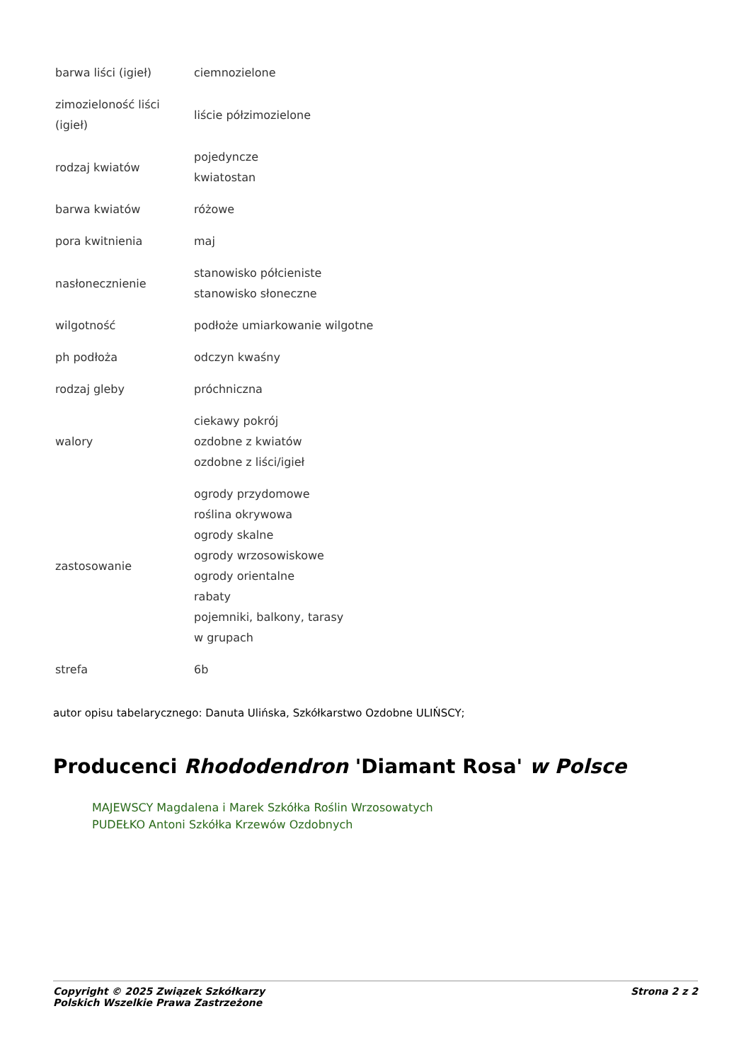| barwa liści (igieł) | ciemnozielone |
| zimozieloność liści (igieł) | liście półzimozielone |
| rodzaj kwiatów | pojedyncze kwiatostan |
| barwa kwiatów | różowe |
| pora kwitnienia | maj |
| nasłonecznienie | stanowisko półcieniste stanowisko słoneczne |
| wilgotność | podłoże umiarkowanie wilgotne |
| ph podłoża | odczyn kwaśny |
| rodzaj gleby | próchniczna |
| walory | ciekawy pokrój ozdobne z kwiatów ozdobne z liści/igieł |
| zastosowanie | ogrody przydomowe roślina okrywowa ogrody skalne ogrody wrzosowiskowe ogrody orientalne rabaty pojemniki, balkony, tarasy w grupach |
| strefa | 6b |
autor opisu tabelarycznego: Danuta Ulińska, Szkółkarstwo Ozdobne ULIŃSCY;
Producenci Rhododendron 'Diamant Rosa' w Polsce
MAJEWSCY Magdalena i Marek Szkółka Roślin Wrzosowatych
PUDEŁKO Antoni Szkółka Krzewów Ozdobnych
Copyright © 2025 Związek Szkółkarzy
Polskich Wszelkie Prawa Zastrzeżone
Strona 2 z 2